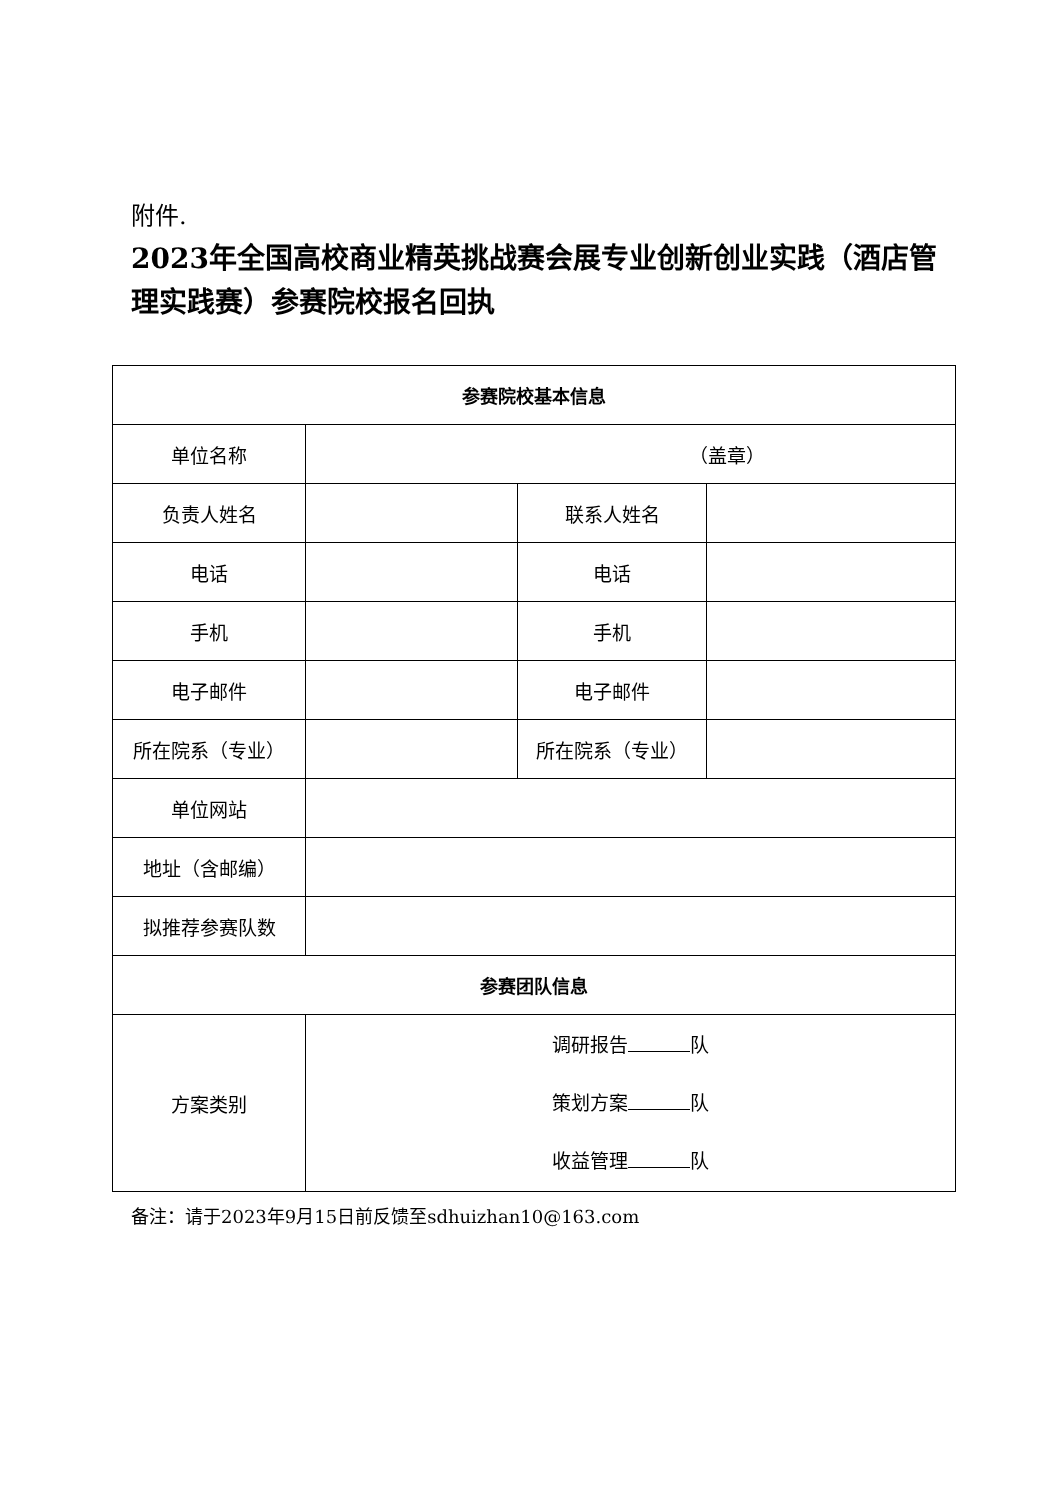附件.
2023年全国高校商业精英挑战赛会展专业创新创业实践（酒店管理实践赛）参赛院校报名回执
| 参赛院校基本信息 | | | |
| 单位名称 | （盖章） | | |
| 负责人姓名 | | 联系人姓名 | |
| 电话 | | 电话 | |
| 手机 | | 手机 | |
| 电子邮件 | | 电子邮件 | |
| 所在院系（专业） | | 所在院系（专业） | |
| 单位网站 | | | |
| 地址（含邮编） | | | |
| 拟推荐参赛队数 | | | |
| 参赛团队信息 | | | |
| 方案类别 | 调研报告 队 策划方案 队 收益管理 队 | | |
备注：请于2023年9月15日前反馈至sdhuizhan10@163.com